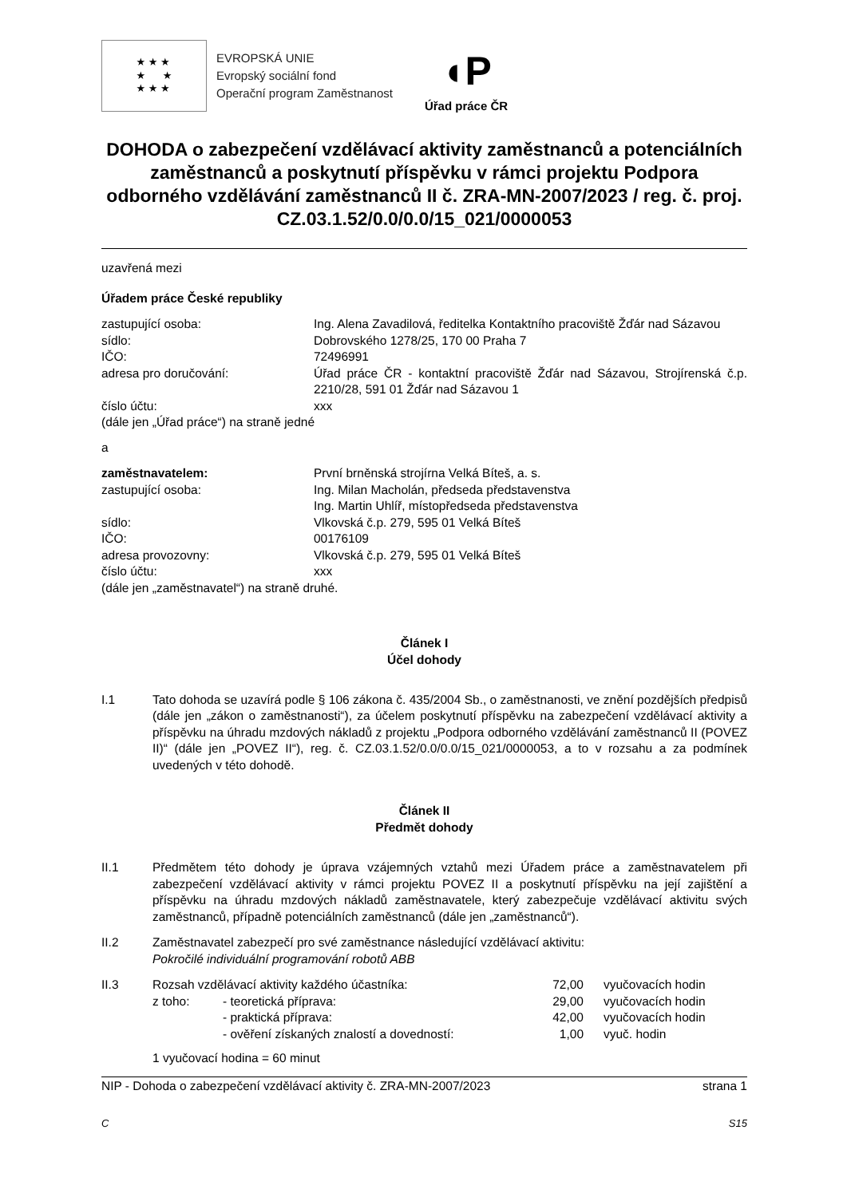★ ★ ★
★ ★
★ ★ ★
EVROPSKÁ UNIE
Evropský sociální fond
Operační program Zaměstnanost
◖P
Úřad práce ČR
DOHODA o zabezpečení vzdělávací aktivity zaměstnanců a potenciálních zaměstnanců a poskytnutí příspěvku v rámci projektu Podpora odborného vzdělávání zaměstnanců II č. ZRA-MN-2007/2023 / reg. č. proj. CZ.03.1.52/0.0/0.0/15_021/0000053
uzavřená mezi
Úřadem práce České republiky
zastupující osoba: Ing. Alena Zavadilová, ředitelka Kontaktního pracoviště Žďár nad Sázavou
sídlo: Dobrovského 1278/25, 170 00 Praha 7
IČO: 72496991
adresa pro doručování: Úřad práce ČR - kontaktní pracoviště Žďár nad Sázavou, Strojírenská č.p. 2210/28, 591 01 Žďár nad Sázavou 1
číslo účtu: xxx
(dále jen „Úřad práce“) na straně jedné
a
zaměstnavatelem: První brněnská strojírna Velká Bíteš, a. s.
zastupující osoba: Ing. Milan Macholán, předseda představenstva
Ing. Martin Uhlíř, místopředseda představenstva
sídlo: Vlkovská č.p. 279, 595 01 Velká Bíteš
IČO: 00176109
adresa provozovny: Vlkovská č.p. 279, 595 01 Velká Bíteš
číslo účtu: xxx
(dále jen „zaměstnavatel“) na straně druhé.
Článek I
Účel dohody
I.1 Tato dohoda se uzavírá podle § 106 zákona č. 435/2004 Sb., o zaměstnanosti, ve znění pozdějších předpisů (dále jen „zákon o zaměstnanosti“), za účelem poskytnutí příspěvku na zabezpečení vzdělávací aktivity a příspěvku na úhradu mzdových nákladů z projektu „Podpora odborného vzdělávání zaměstnanců II (POVEZ II)“ (dále jen „POVEZ II“), reg. č. CZ.03.1.52/0.0/0.0/15_021/0000053, a to v rozsahu a za podmínek uvedených v této dohodě.
Článek II
Předmět dohody
II.1 Předmětem této dohody je úprava vzájemných vztahů mezi Úřadem práce a zaměstnavatelem při zabezpečení vzdělávací aktivity v rámci projektu POVEZ II a poskytnutí příspěvku na její zajištění a příspěvku na úhradu mzdových nákladů zaměstnavatele, který zabezpečuje vzdělávací aktivitu svých zaměstnanců, případně potenciálních zaměstnanců (dále jen „zaměstnanců“).
II.2 Zaměstnavatel zabezpečí pro své zaměstnance následující vzdělávací aktivitu:
Pokročilé individuální programování robotů ABB
II.3 Rozsah vzdělávací aktivity každého účastníka: 72,00 vyučovacích hodin
z toho: - teoretická příprava: 29,00 vyučovacích hodin
- praktická příprava: 42,00 vyučovacích hodin
- ověření získaných znalostí a dovedností: 1,00 vyuč. hodin
1 vyučovací hodina = 60 minut
NIP - Dohoda o zabezpečení vzdělávací aktivity č. ZRA-MN-2007/2023 strana 1
C S15